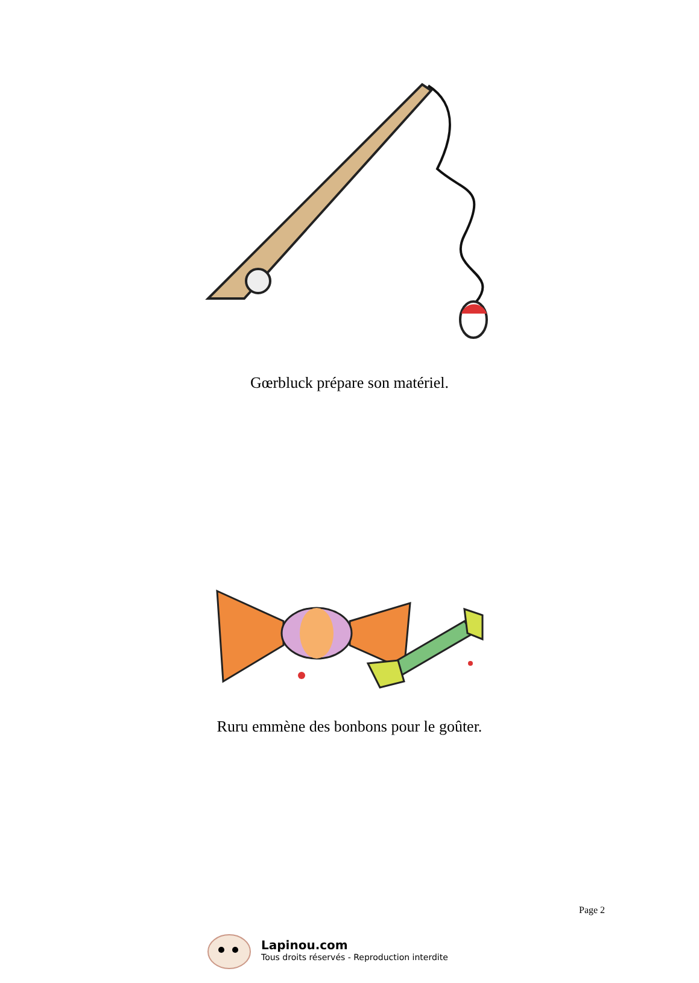Gœrbluck prépare son matériel.
Ruru emmène des bonbons pour le goûter.
Page 2
Lapinou.com
Tous droits réservés - Reproduction interdite